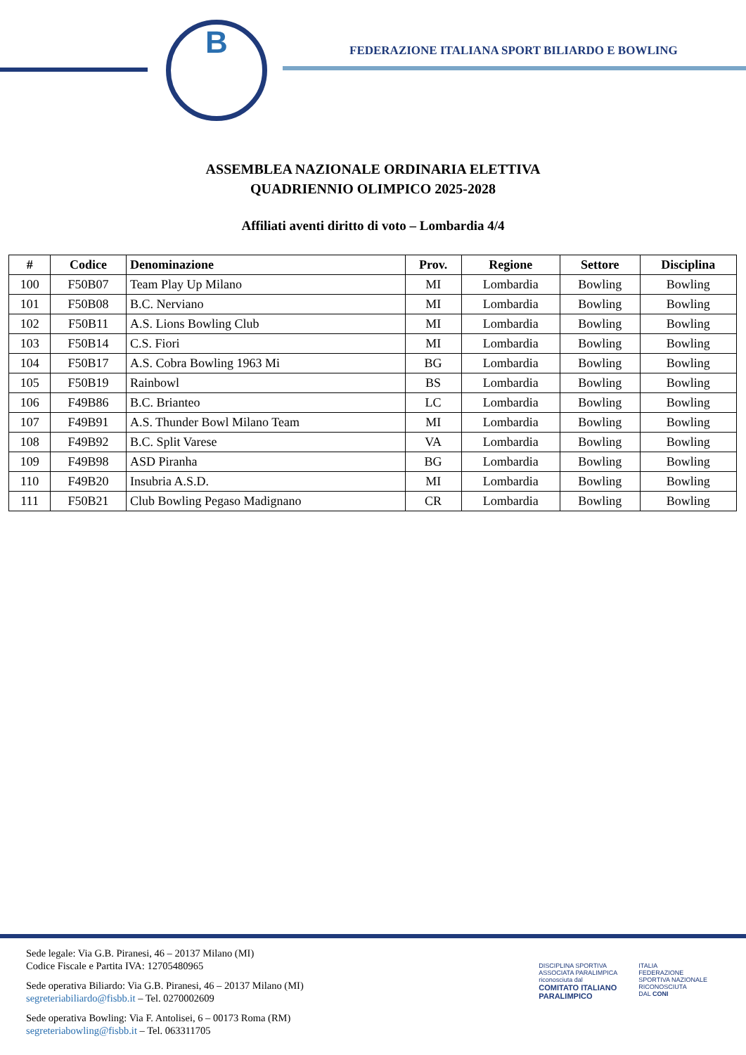B
FEDERAZIONE ITALIANA SPORT BILIARDO E BOWLING
ASSEMBLEA NAZIONALE ORDINARIA ELETTIVA
QUADRIENNIO OLIMPICO 2025-2028
Affiliati aventi diritto di voto – Lombardia 4/4
| # | Codice | Denominazione | Prov. | Regione | Settore | Disciplina |
| --- | --- | --- | --- | --- | --- | --- |
| 100 | F50B07 | Team Play Up Milano | MI | Lombardia | Bowling | Bowling |
| 101 | F50B08 | B.C. Nerviano | MI | Lombardia | Bowling | Bowling |
| 102 | F50B11 | A.S. Lions Bowling Club | MI | Lombardia | Bowling | Bowling |
| 103 | F50B14 | C.S. Fiori | MI | Lombardia | Bowling | Bowling |
| 104 | F50B17 | A.S. Cobra Bowling 1963 Mi | BG | Lombardia | Bowling | Bowling |
| 105 | F50B19 | Rainbowl | BS | Lombardia | Bowling | Bowling |
| 106 | F49B86 | B.C. Brianteo | LC | Lombardia | Bowling | Bowling |
| 107 | F49B91 | A.S. Thunder Bowl Milano Team | MI | Lombardia | Bowling | Bowling |
| 108 | F49B92 | B.C. Split Varese | VA | Lombardia | Bowling | Bowling |
| 109 | F49B98 | ASD Piranha | BG | Lombardia | Bowling | Bowling |
| 110 | F49B20 | Insubria A.S.D. | MI | Lombardia | Bowling | Bowling |
| 111 | F50B21 | Club Bowling Pegaso Madignano | CR | Lombardia | Bowling | Bowling |
Sede legale: Via G.B. Piranesi, 46 – 20137 Milano (MI)
Codice Fiscale e Partita IVA: 12705480965
Sede operativa Biliardo: Via G.B. Piranesi, 46 – 20137 Milano (MI)
segreteriabiliardo@fisbb.it – Tel. 0270002609
Sede operativa Bowling: Via F. Antolisei, 6 – 00173 Roma (RM)
segreteriabowling@fisbb.it – Tel. 063311705
DISCIPLINA SPORTIVA
ASSOCIATA PARALIMPICA
riconosciuta dal
COMITATO ITALIANO
PARALIMPICO
ITALIA
FEDERAZIONE
SPORTIVA NAZIONALE
RICONOSCIUTA
DAL CONI